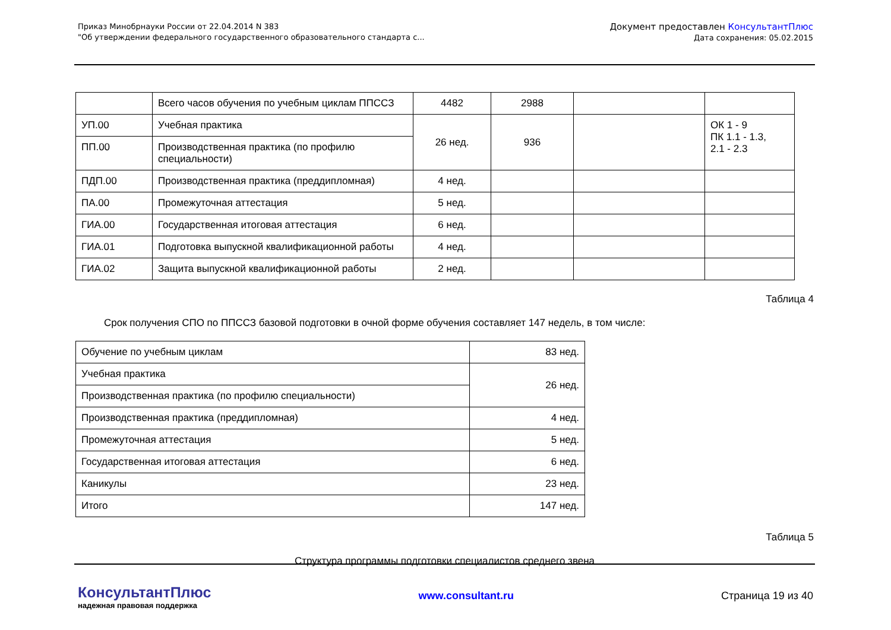Приказ Минобрнауки России от 22.04.2014 N 383
"Об утверждении федерального государственного образовательного стандарта с...
Документ предоставлен КонсультантПлюс
Дата сохранения: 05.02.2015
| | Всего часов обучения по учебным циклам ППССЗ | 4482 | 2988 | | |
| УП.00 | Учебная практика | 26 нед. | 936 | | ОК 1 - 9 ПК 1.1 - 1.3, 2.1 - 2.3 |
| ПП.00 | Производственная практика (по профилю специальности) | | | | |
| ПДП.00 | Производственная практика (преддипломная) | 4 нед. | | | |
| ПА.00 | Промежуточная аттестация | 5 нед. | | | |
| ГИА.00 | Государственная итоговая аттестация | 6 нед. | | | |
| ГИА.01 | Подготовка выпускной квалификационной работы | 4 нед. | | | |
| ГИА.02 | Защита выпускной квалификационной работы | 2 нед. | | | |
Таблица 4
Срок получения СПО по ППССЗ базовой подготовки в очной форме обучения составляет 147 недель, в том числе:
| Обучение по учебным циклам | 83 нед. |
| Учебная практика | 26 нед. |
| Производственная практика (по профилю специальности) | |
| Производственная практика (преддипломная) | 4 нед. |
| Промежуточная аттестация | 5 нед. |
| Государственная итоговая аттестация | 6 нед. |
| Каникулы | 23 нед. |
| Итого | 147 нед. |
Таблица 5
Структура программы подготовки специалистов среднего звена
КонсультантПлюс
надежная правовая поддержка
www.consultant.ru Страница 19 из 40